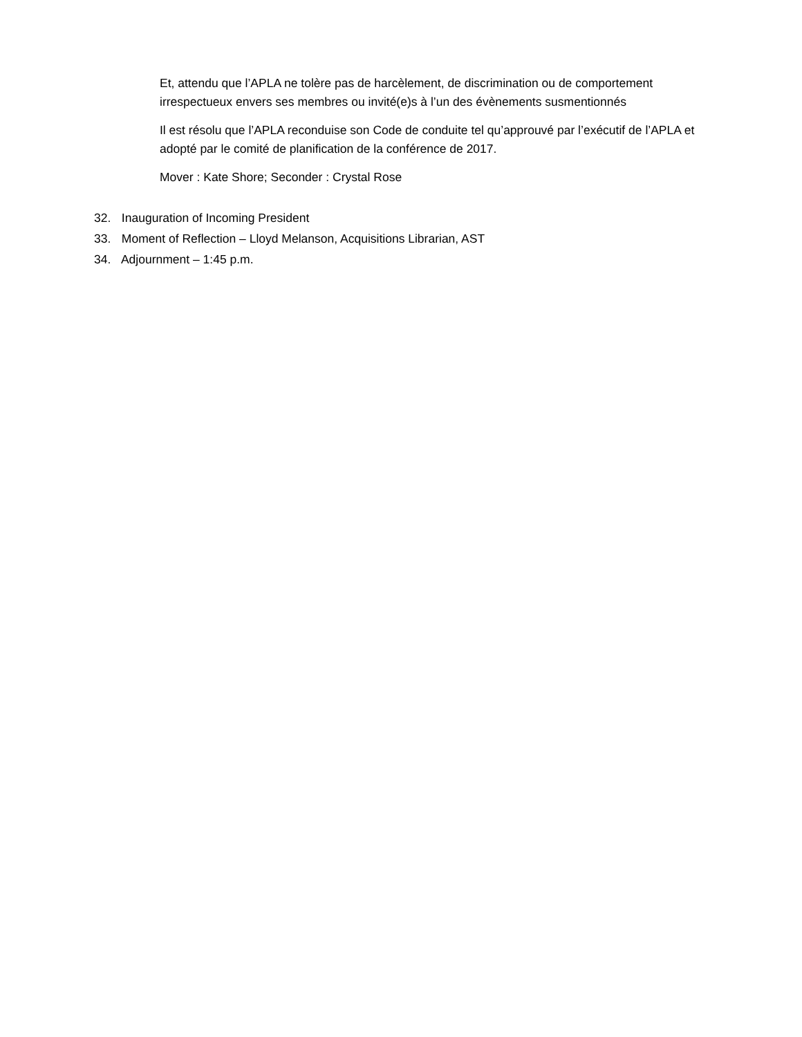Et, attendu que l’APLA ne tolère pas de harcèlement, de discrimination ou de comportement irrespectueux envers ses membres ou invité(e)s à l’un des évènements susmentionnés
Il est résolu que l’APLA reconduise son Code de conduite tel qu’approuvé par l’exécutif de l’APLA et adopté par le comité de planification de la conférence de 2017.
Mover : Kate Shore; Seconder : Crystal Rose
32. Inauguration of Incoming President
33. Moment of Reflection – Lloyd Melanson, Acquisitions Librarian, AST
34. Adjournment – 1:45 p.m.